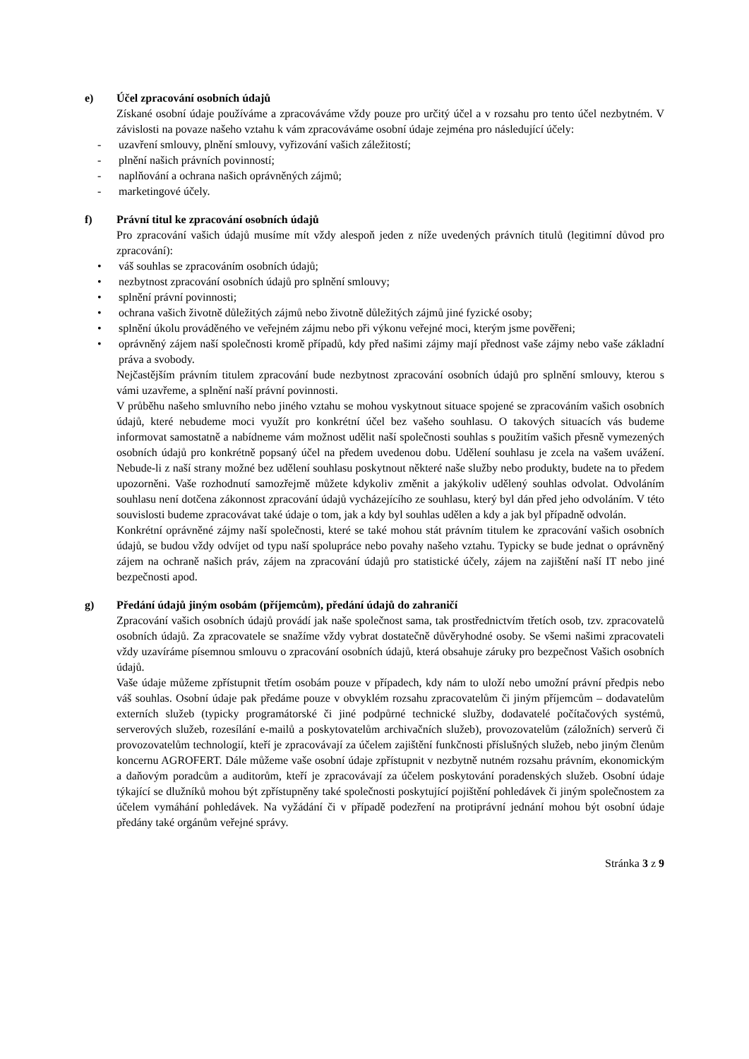e) Účel zpracování osobních údajů
Získané osobní údaje používáme a zpracováváme vždy pouze pro určitý účel a v rozsahu pro tento účel nezbytném. V závislosti na povaze našeho vztahu k vám zpracováváme osobní údaje zejména pro následující účely:
- uzavření smlouvy, plnění smlouvy, vyřizování vašich záležitostí;
- plnění našich právních povinností;
- naplňování a ochrana našich oprávněných zájmů;
- marketingové účely.
f) Právní titul ke zpracování osobních údajů
Pro zpracování vašich údajů musíme mít vždy alespoň jeden z níže uvedených právních titulů (legitimní důvod pro zpracování):
• váš souhlas se zpracováním osobních údajů;
• nezbytnost zpracování osobních údajů pro splnění smlouvy;
• splnění právní povinnosti;
• ochrana vašich životně důležitých zájmů nebo životně důležitých zájmů jiné fyzické osoby;
• splnění úkolu prováděného ve veřejném zájmu nebo při výkonu veřejné moci, kterým jsme pověřeni;
• oprávněný zájem naší společnosti kromě případů, kdy před našimi zájmy mají přednost vaše zájmy nebo vaše základní práva a svobody.
Nejčastějším právním titulem zpracování bude nezbytnost zpracování osobních údajů pro splnění smlouvy, kterou s vámi uzavřeme, a splnění naší právní povinnosti.
V průběhu našeho smluvního nebo jiného vztahu se mohou vyskytnout situace spojené se zpracováním vašich osobních údajů, které nebudeme moci využít pro konkrétní účel bez vašeho souhlasu. O takových situacích vás budeme informovat samostatně a nabídneme vám možnost udělit naší společnosti souhlas s použitím vašich přesně vymezených osobních údajů pro konkrétně popsaný účel na předem uvedenou dobu. Udělení souhlasu je zcela na vašem uvážení. Nebude-li z naší strany možné bez udělení souhlasu poskytnout některé naše služby nebo produkty, budete na to předem upozorněni. Vaše rozhodnutí samozřejmě můžete kdykoliv změnit a jakýkoliv udělený souhlas odvolat. Odvoláním souhlasu není dotčena zákonnost zpracování údajů vycházejícího ze souhlasu, který byl dán před jeho odvoláním. V této souvislosti budeme zpracovávat také údaje o tom, jak a kdy byl souhlas udělen a kdy a jak byl případně odvolán.
Konkrétní oprávněné zájmy naší společnosti, které se také mohou stát právním titulem ke zpracování vašich osobních údajů, se budou vždy odvíjet od typu naší spolupráce nebo povahy našeho vztahu. Typicky se bude jednat o oprávněný zájem na ochraně našich práv, zájem na zpracování údajů pro statistické účely, zájem na zajištění naší IT nebo jiné bezpečnosti apod.
g) Předání údajů jiným osobám (příjemcům), předání údajů do zahraničí
Zpracování vašich osobních údajů provádí jak naše společnost sama, tak prostřednictvím třetích osob, tzv. zpracovatelů osobních údajů. Za zpracovatele se snažíme vždy vybrat dostatečně důvěryhodné osoby. Se všemi našimi zpracovateli vždy uzavíráme písemnou smlouvu o zpracování osobních údajů, která obsahuje záruky pro bezpečnost Vašich osobních údajů.
Vaše údaje můžeme zpřístupnit třetím osobám pouze v případech, kdy nám to uloží nebo umožní právní předpis nebo váš souhlas. Osobní údaje pak předáme pouze v obvyklém rozsahu zpracovatelům či jiným příjemcům – dodavatelům externích služeb (typicky programátorské či jiné podpůrné technické služby, dodavatelé počítačových systémů, serverových služeb, rozesílání e-mailů a poskytovatelům archivačních služeb), provozovatelům (záložních) serverů či provozovatelům technologií, kteří je zpracovávají za účelem zajištění funkčnosti příslušných služeb, nebo jiným členům koncernu AGROFERT. Dále můžeme vaše osobní údaje zpřístupnit v nezbytně nutném rozsahu právním, ekonomickým a daňovým poradcům a auditorům, kteří je zpracovávají za účelem poskytování poradenských služeb. Osobní údaje týkající se dlužníků mohou být zpřístupněny také společnosti poskytující pojištění pohledávek či jiným společnostem za účelem vymáhání pohledávek. Na vyžádání či v případě podezření na protiprávní jednání mohou být osobní údaje předány také orgánům veřejné správy.
Stránka 3 z 9